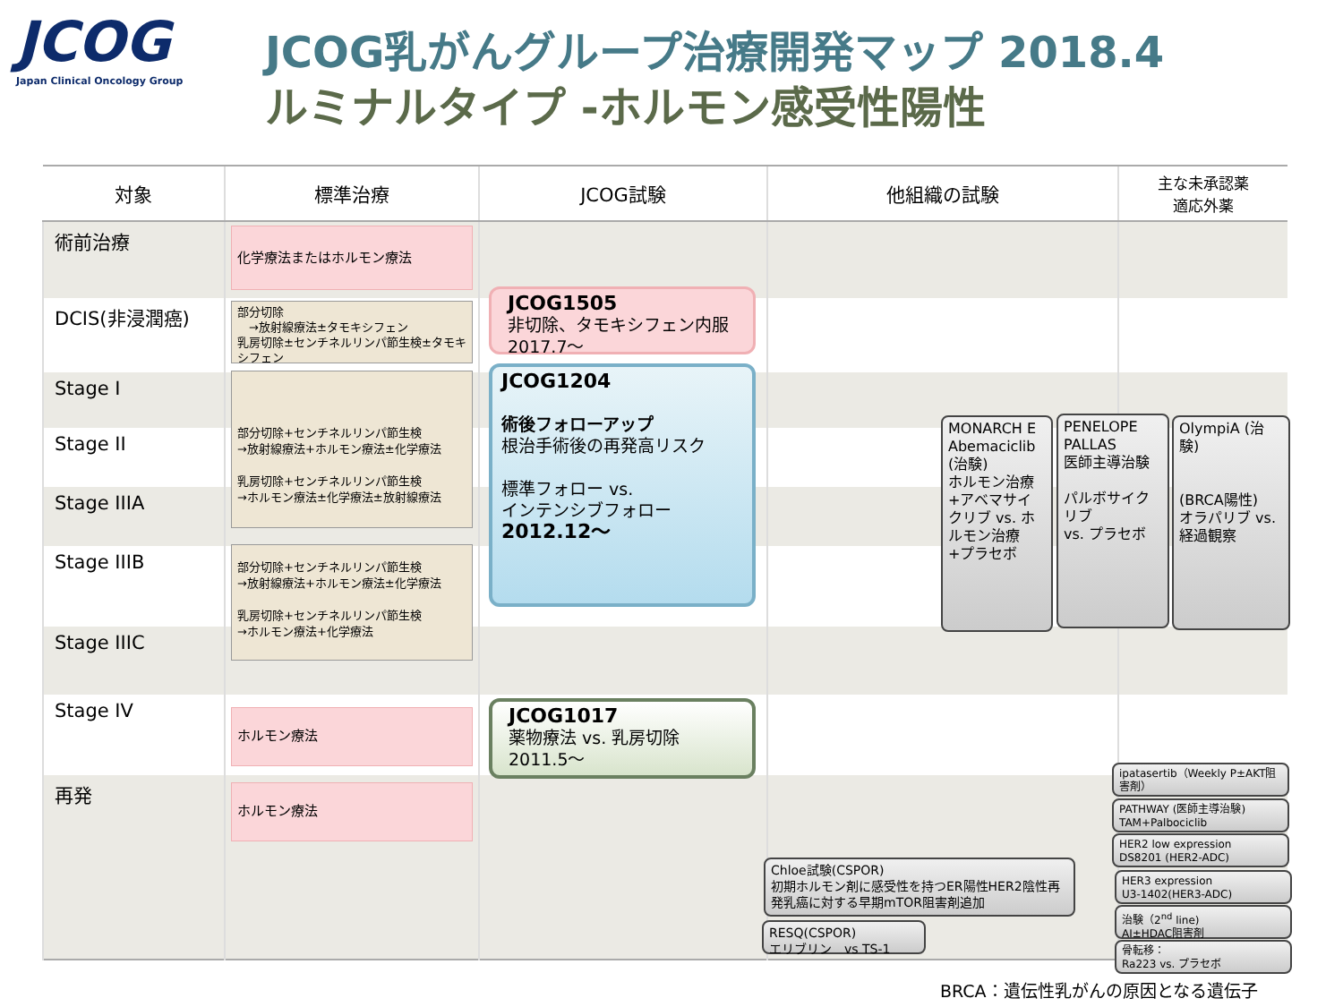JCOG
Japan Clinical Oncology Group
JCOG乳がんグループ治療開発マップ 2018.4
ルミナルタイプ -ホルモン感受性陽性
| 対象 | 標準治療 | JCOG試験 | 他組織の試験 | 主な未承認薬 適応外薬 |
| --- | --- | --- | --- | --- |
| 術前治療 | | | | |
| DCIS(非浸潤癌) | | | | |
| Stage I | | | | |
| Stage II | | | | |
| Stage IIIA | | | | |
| Stage IIIB | | | | |
| Stage IIIC | | | | |
| Stage IV | | | | |
| 再発 | | | | |
化学療法またはホルモン療法
部分切除
　→放射線療法±タモキシフェン
乳房切除±センチネルリンパ節生検±タモキシフェン
部分切除+センチネルリンパ節生検
→放射線療法+ホルモン療法±化学療法
乳房切除+センチネルリンパ節生検
→ホルモン療法±化学療法±放射線療法
部分切除+センチネルリンパ節生検
→放射線療法+ホルモン療法±化学療法
乳房切除+センチネルリンパ節生検
→ホルモン療法+化学療法
ホルモン療法
ホルモン療法
JCOG1505
非切除、タモキシフェン内服
2017.7～
JCOG1204
術後フォローアップ
根治手術後の再発高リスク
標準フォロー vs.
インテンシブフォロー
2012.12～
JCOG1017
薬物療法 vs. 乳房切除
2011.5～
MONARCH E Abemaciclib (治験)
ホルモン治療+アベマサイクリブ vs. ホルモン治療+プラセボ
PENELOPE
PALLAS
医師主導治験
パルボサイクリブ
vs. プラセボ
OlympiA (治験)
(BRCA陽性)
オラパリブ vs. 経過観察
Chloe試験(CSPOR)
初期ホルモン剤に感受性を持つER陽性HER2陰性再発乳癌に対する早期mTOR阻害剤追加
RESQ(CSPOR)
エリブリン　vs TS-1
ipatasertib（Weekly P±AKT阻害剤）
PATHWAY (医師主導治験)
TAM+Palbociclib
HER2 low expression
DS8201 (HER2-ADC)
HER3 expression
U3-1402(HER3-ADC)
治験（2<sup>nd</sup> line)
AI±HDAC阻害剤
骨転移：
Ra223 vs. プラセボ
BRCA：遺伝性乳がんの原因となる遺伝子